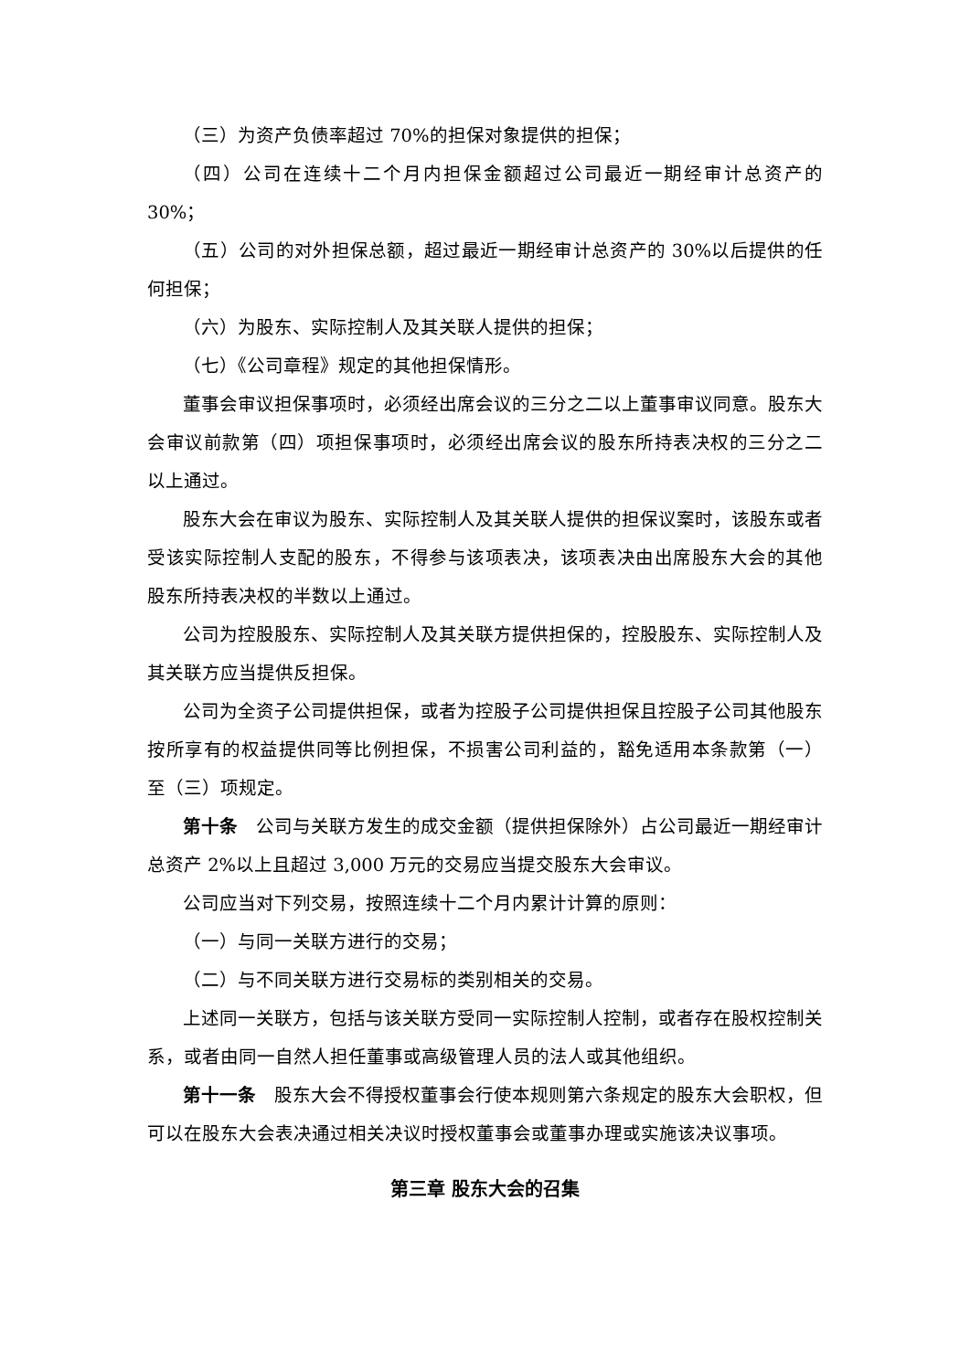（三）为资产负债率超过 70%的担保对象提供的担保；
（四）公司在连续十二个月内担保金额超过公司最近一期经审计总资产的30%；
（五）公司的对外担保总额，超过最近一期经审计总资产的 30%以后提供的任何担保；
（六）为股东、实际控制人及其关联人提供的担保；
（七）《公司章程》规定的其他担保情形。
董事会审议担保事项时，必须经出席会议的三分之二以上董事审议同意。股东大会审议前款第（四）项担保事项时，必须经出席会议的股东所持表决权的三分之二以上通过。
股东大会在审议为股东、实际控制人及其关联人提供的担保议案时，该股东或者受该实际控制人支配的股东，不得参与该项表决，该项表决由出席股东大会的其他股东所持表决权的半数以上通过。
公司为控股股东、实际控制人及其关联方提供担保的，控股股东、实际控制人及其关联方应当提供反担保。
公司为全资子公司提供担保，或者为控股子公司提供担保且控股子公司其他股东按所享有的权益提供同等比例担保，不损害公司利益的，豁免适用本条款第（一）至（三）项规定。
第十条　公司与关联方发生的成交金额（提供担保除外）占公司最近一期经审计总资产 2%以上且超过 3,000 万元的交易应当提交股东大会审议。
公司应当对下列交易，按照连续十二个月内累计计算的原则：
（一）与同一关联方进行的交易；
（二）与不同关联方进行交易标的类别相关的交易。
上述同一关联方，包括与该关联方受同一实际控制人控制，或者存在股权控制关系，或者由同一自然人担任董事或高级管理人员的法人或其他组织。
第十一条　股东大会不得授权董事会行使本规则第六条规定的股东大会职权，但可以在股东大会表决通过相关决议时授权董事会或董事办理或实施该决议事项。
第三章 股东大会的召集